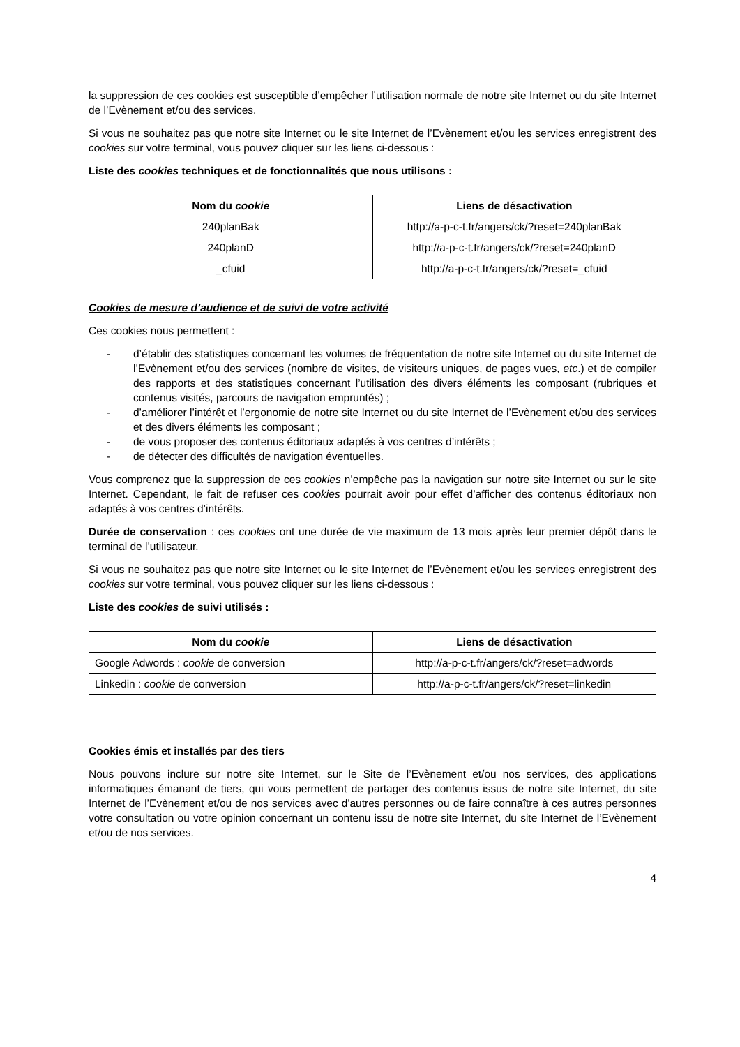la suppression de ces cookies est susceptible d’empêcher l’utilisation normale de notre site Internet ou du site Internet de l’Evènement et/ou des services.
Si vous ne souhaitez pas que notre site Internet ou le site Internet de l’Evènement et/ou les services enregistrent des cookies sur votre terminal, vous pouvez cliquer sur les liens ci-dessous :
Liste des cookies techniques et de fonctionnalités que nous utilisons :
| Nom du cookie | Liens de désactivation |
| --- | --- |
| 240planBak | http://a-p-c-t.fr/angers/ck/?reset=240planBak |
| 240planD | http://a-p-c-t.fr/angers/ck/?reset=240planD |
| _cfuid | http://a-p-c-t.fr/angers/ck/?reset=_cfuid |
Cookies de mesure d’audience et de suivi de votre activité
Ces cookies nous permettent :
- d’établir des statistiques concernant les volumes de fréquentation de notre site Internet ou du site Internet de l’Evènement et/ou des services (nombre de visites, de visiteurs uniques, de pages vues, etc.) et de compiler des rapports et des statistiques concernant l’utilisation des divers éléments les composant (rubriques et contenus visités, parcours de navigation empruntés) ;
- d’améliorer l’intérêt et l’ergonomie de notre site Internet ou du site Internet de l’Evènement et/ou des services et des divers éléments les composant ;
- de vous proposer des contenus éditoriaux adaptés à vos centres d’intérêts ;
- de détecter des difficultés de navigation éventuelles.
Vous comprenez que la suppression de ces cookies n’empêche pas la navigation sur notre site Internet ou sur le site Internet. Cependant, le fait de refuser ces cookies pourrait avoir pour effet d’afficher des contenus éditoriaux non adaptés à vos centres d’intérêts.
Durée de conservation : ces cookies ont une durée de vie maximum de 13 mois après leur premier dépôt dans le terminal de l’utilisateur.
Si vous ne souhaitez pas que notre site Internet ou le site Internet de l’Evènement et/ou les services enregistrent des cookies sur votre terminal, vous pouvez cliquer sur les liens ci-dessous :
Liste des cookies de suivi utilisés :
| Nom du cookie | Liens de désactivation |
| --- | --- |
| Google Adwords : cookie de conversion | http://a-p-c-t.fr/angers/ck/?reset=adwords |
| Linkedin : cookie de conversion | http://a-p-c-t.fr/angers/ck/?reset=linkedin |
Cookies émis et installés par des tiers
Nous pouvons inclure sur notre site Internet, sur le Site de l’Evènement et/ou nos services, des applications informatiques émanant de tiers, qui vous permettent de partager des contenus issus de notre site Internet, du site Internet de l’Evènement et/ou de nos services avec d'autres personnes ou de faire connaître à ces autres personnes votre consultation ou votre opinion concernant un contenu issu de notre site Internet, du site Internet de l’Evènement et/ou de nos services.
4